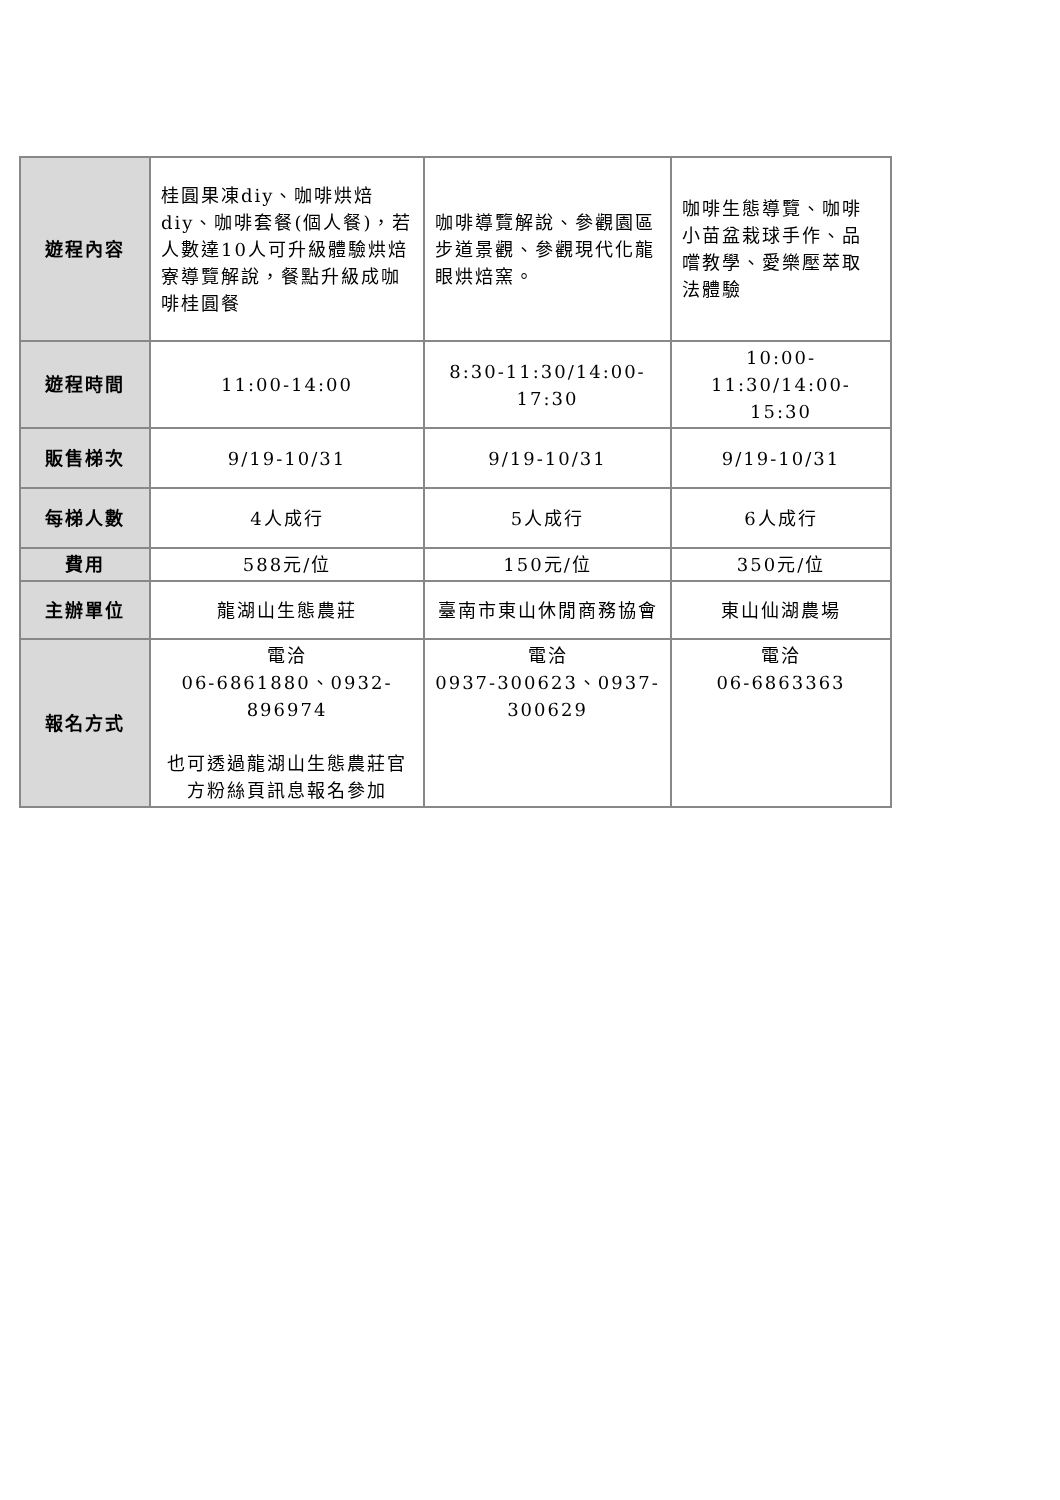| 遊程內容 | 桂圓果凍diy、咖啡烘焙diy、咖啡套餐(個人餐)，若人數達10人可升級體驗烘焙寮導覽解說，餐點升級成咖啡桂圓餐 | 咖啡導覽解說、參觀園區步道景觀、參觀現代化龍眼烘焙窯。 | 咖啡生態導覽、咖啡小苗盆栽球手作、品嚐教學、愛樂壓萃取法體驗 |
| 遊程時間 | 11:00-14:00 | 8:30-11:30/14:00-17:30 | 10:00-11:30/14:00-15:30 |
| 販售梯次 | 9/19-10/31 | 9/19-10/31 | 9/19-10/31 |
| 每梯人數 | 4人成行 | 5人成行 | 6人成行 |
| 費用 | 588元/位 | 150元/位 | 350元/位 |
| 主辦單位 | 龍湖山生態農莊 | 臺南市東山休閒商務協會 | 東山仙湖農場 |
| 報名方式 | 電洽 06-6861880、0932-896974 也可透過龍湖山生態農莊官方粉絲頁訊息報名參加 | 電洽 0937-300623、0937-300629 | 電洽 06-6863363 |